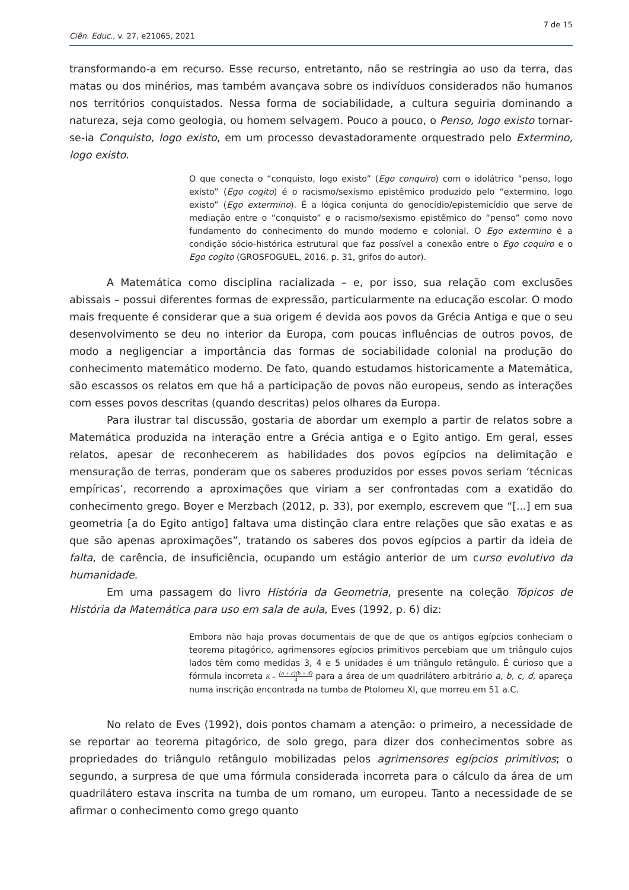7 de 15
Ciên. Educ., v. 27, e21065, 2021
transformando-a em recurso. Esse recurso, entretanto, não se restringia ao uso da terra, das matas ou dos minérios, mas também avançava sobre os indivíduos considerados não humanos nos territórios conquistados. Nessa forma de sociabilidade, a cultura seguiria dominando a natureza, seja como geologia, ou homem selvagem. Pouco a pouco, o Penso, logo existo tornar-se-ia Conquisto, logo existo, em um processo devastadoramente orquestrado pelo Extermino, logo existo.
O que conecta o “conquisto, logo existo” (Ego conquiro) com o idolátrico “penso, logo existo” (Ego cogito) é o racismo/sexismo epistêmico produzido pelo “extermino, logo existo” (Ego extermino). É a lógica conjunta do genocídio/epistemicídio que serve de mediação entre o “conquisto” e o racismo/sexismo epistêmico do “penso” como novo fundamento do conhecimento do mundo moderno e colonial. O Ego extermino é a condição sócio-histórica estrutural que faz possível a conexão entre o Ego coquiro e o Ego cogito (GROSFOGUEL, 2016, p. 31, grifos do autor).
A Matemática como disciplina racializada – e, por isso, sua relação com exclusões abissais – possui diferentes formas de expressão, particularmente na educação escolar. O modo mais frequente é considerar que a sua origem é devida aos povos da Grécia Antiga e que o seu desenvolvimento se deu no interior da Europa, com poucas influências de outros povos, de modo a negligenciar a importância das formas de sociabilidade colonial na produção do conhecimento matemático moderno. De fato, quando estudamos historicamente a Matemática, são escassos os relatos em que há a participação de povos não europeus, sendo as interações com esses povos descritas (quando descritas) pelos olhares da Europa.
Para ilustrar tal discussão, gostaria de abordar um exemplo a partir de relatos sobre a Matemática produzida na interação entre a Grécia antiga e o Egito antigo. Em geral, esses relatos, apesar de reconhecerem as habilidades dos povos egípcios na delimitação e mensuração de terras, ponderam que os saberes produzidos por esses povos seriam ‘técnicas empíricas’, recorrendo a aproximações que viriam a ser confrontadas com a exatidão do conhecimento grego. Boyer e Merzbach (2012, p. 33), por exemplo, escrevem que “[...] em sua geometria [a do Egito antigo] faltava uma distinção clara entre relações que são exatas e as que são apenas aproximações”, tratando os saberes dos povos egípcios a partir da ideia de falta, de carência, de insuficiência, ocupando um estágio anterior de um curso evolutivo da humanidade.
Em uma passagem do livro História da Geometria, presente na coleção Tópicos de História da Matemática para uso em sala de aula, Eves (1992, p. 6) diz:
Embora não haja provas documentais de que de que os antigos egípcios conheciam o teorema pitagórico, agrimensores egípcios primitivos percebiam que um triângulo cujos lados têm como medidas 3, 4 e 5 unidades é um triângulo retângulo. É curioso que a fórmula incorreta K = (a + c)(b + d) 4 para a área de um quadrilátero arbitrário a, b, c, d, apareça numa inscrição encontrada na tumba de Ptolomeu XI, que morreu em 51 a.C.
No relato de Eves (1992), dois pontos chamam a atenção: o primeiro, a necessidade de se reportar ao teorema pitagórico, de solo grego, para dizer dos conhecimentos sobre as propriedades do triângulo retângulo mobilizadas pelos agrimensores egípcios primitivos; o segundo, a surpresa de que uma fórmula considerada incorreta para o cálculo da área de um quadrilátero estava inscrita na tumba de um romano, um europeu. Tanto a necessidade de se afirmar o conhecimento como grego quanto